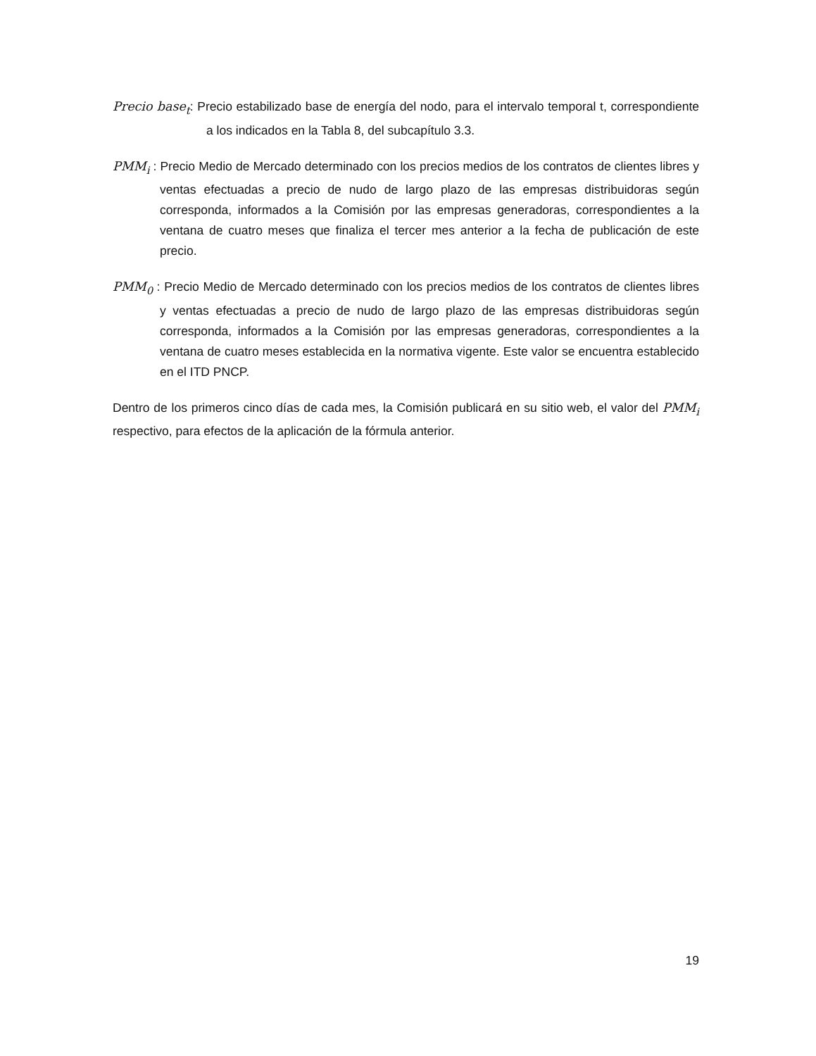Precio base<sub>t</sub>: Precio estabilizado base de energía del nodo, para el intervalo temporal t, correspondiente a los indicados en la Tabla 8, del subcapítulo 3.3.
PMM<sub>i</sub> : Precio Medio de Mercado determinado con los precios medios de los contratos de clientes libres y ventas efectuadas a precio de nudo de largo plazo de las empresas distribuidoras según corresponda, informados a la Comisión por las empresas generadoras, correspondientes a la ventana de cuatro meses que finaliza el tercer mes anterior a la fecha de publicación de este precio.
PMM<sub>0</sub> : Precio Medio de Mercado determinado con los precios medios de los contratos de clientes libres y ventas efectuadas a precio de nudo de largo plazo de las empresas distribuidoras según corresponda, informados a la Comisión por las empresas generadoras, correspondientes a la ventana de cuatro meses establecida en la normativa vigente. Este valor se encuentra establecido en el ITD PNCP.
Dentro de los primeros cinco días de cada mes, la Comisión publicará en su sitio web, el valor del PMM<sub>i</sub> respectivo, para efectos de la aplicación de la fórmula anterior.
19